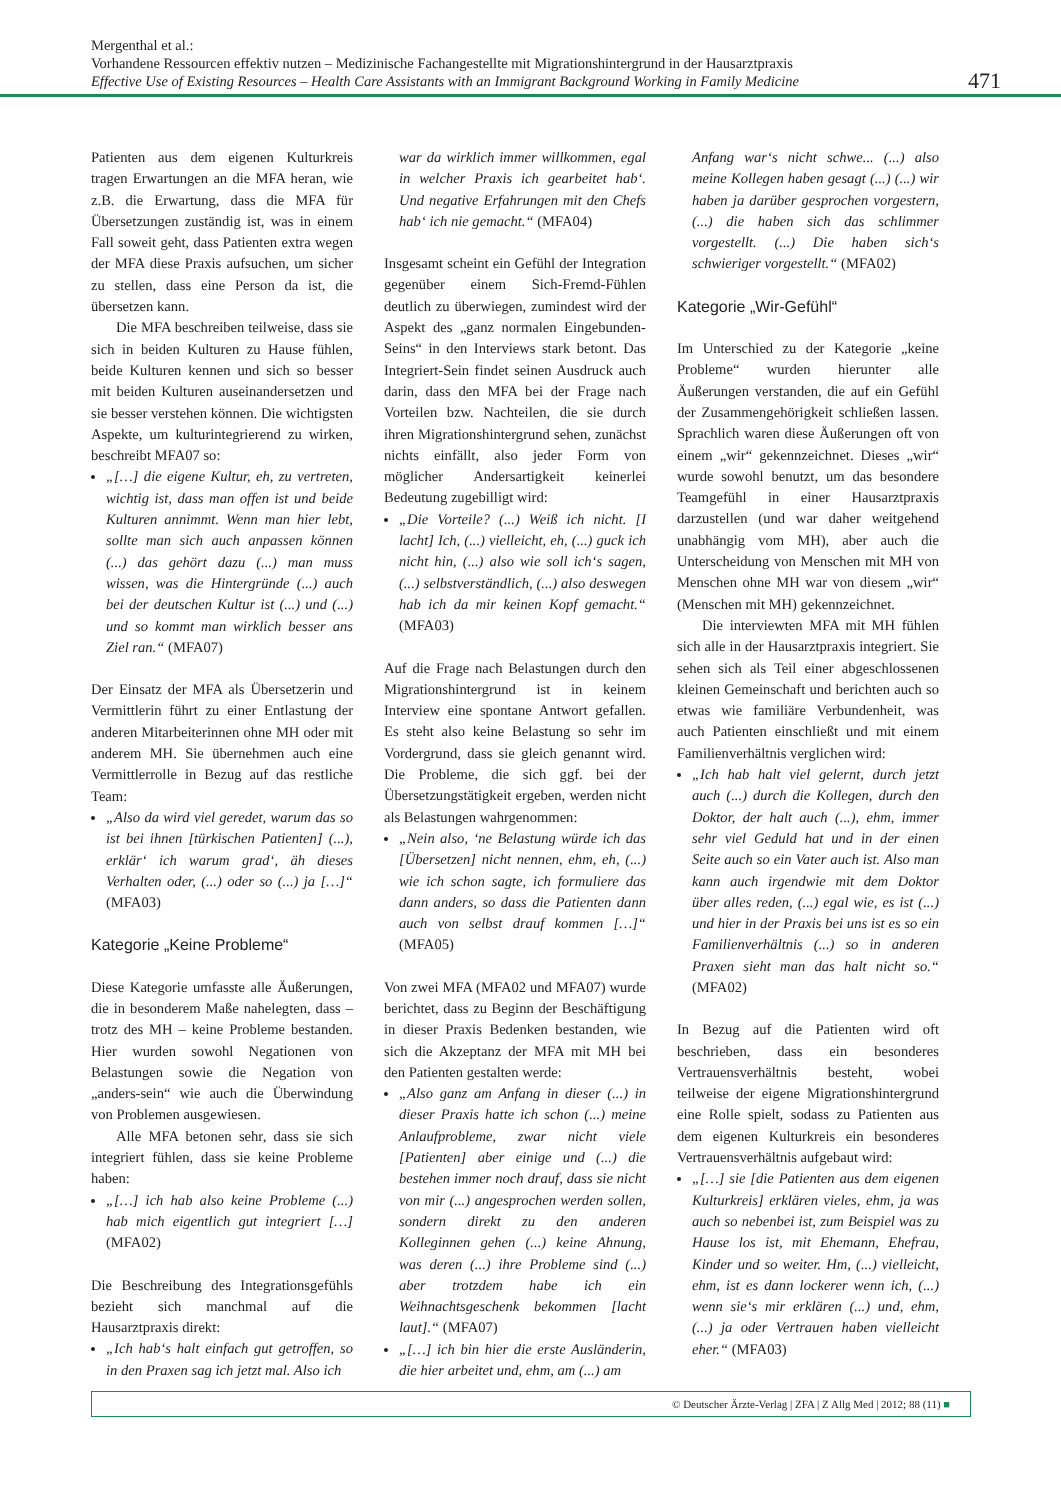Mergenthal et al.:
Vorhandene Ressourcen effektiv nutzen – Medizinische Fachangestellte mit Migrationshintergrund in der Hausarztpraxis
Effective Use of Existing Resources – Health Care Assistants with an Immigrant Background Working in Family Medicine
471
Patienten aus dem eigenen Kulturkreis tragen Erwartungen an die MFA heran, wie z.B. die Erwartung, dass die MFA für Übersetzungen zuständig ist, was in einem Fall soweit geht, dass Patienten extra wegen der MFA diese Praxis aufsuchen, um sicher zu stellen, dass eine Person da ist, die übersetzen kann.
Die MFA beschreiben teilweise, dass sie sich in beiden Kulturen zu Hause fühlen, beide Kulturen kennen und sich so besser mit beiden Kulturen auseinandersetzen und sie besser verstehen können. Die wichtigsten Aspekte, um kulturintegrierend zu wirken, beschreibt MFA07 so:
„[…] die eigene Kultur, eh, zu vertreten, wichtig ist, dass man offen ist und beide Kulturen annimmt. Wenn man hier lebt, sollte man sich auch anpassen können (...) das gehört dazu (...) man muss wissen, was die Hintergründe (...) auch bei der deutschen Kultur ist (...) und (...) und so kommt man wirklich besser ans Ziel ran.“ (MFA07)
Der Einsatz der MFA als Übersetzerin und Vermittlerin führt zu einer Entlastung der anderen Mitarbeiterinnen ohne MH oder mit anderem MH. Sie übernehmen auch eine Vermittlerrolle in Bezug auf das restliche Team:
„Also da wird viel geredet, warum das so ist bei ihnen [türkischen Patienten] (...), erklär‘ ich warum grad‘, äh dieses Verhalten oder, (...) oder so (...) ja […]“ (MFA03)
Kategorie „Keine Probleme“
Diese Kategorie umfasste alle Äußerungen, die in besonderem Maße nahelegten, dass – trotz des MH – keine Probleme bestanden. Hier wurden sowohl Negationen von Belastungen sowie die Negation von „anders-sein“ wie auch die Überwindung von Problemen ausgewiesen.
Alle MFA betonen sehr, dass sie sich integriert fühlen, dass sie keine Probleme haben:
„[…] ich hab also keine Probleme (...) hab mich eigentlich gut integriert […] (MFA02)
Die Beschreibung des Integrationsgefühls bezieht sich manchmal auf die Hausarztpraxis direkt:
„Ich hab‘s halt einfach gut getroffen, so in den Praxen sag ich jetzt mal. Also ich
war da wirklich immer willkommen, egal in welcher Praxis ich gearbeitet hab‘. Und negative Erfahrungen mit den Chefs hab‘ ich nie gemacht.“ (MFA04)
Insgesamt scheint ein Gefühl der Integration gegenüber einem Sich-Fremd-Fühlen deutlich zu überwiegen, zumindest wird der Aspekt des „ganz normalen Eingebunden-Seins“ in den Interviews stark betont. Das Integriert-Sein findet seinen Ausdruck auch darin, dass den MFA bei der Frage nach Vorteilen bzw. Nachteilen, die sie durch ihren Migrationshintergrund sehen, zunächst nichts einfällt, also jeder Form von möglicher Andersartigkeit keinerlei Bedeutung zugebilligt wird:
„Die Vorteile? (...) Weiß ich nicht. [I lacht] Ich, (...) vielleicht, eh, (...) guck ich nicht hin, (...) also wie soll ich‘s sagen, (...) selbstverständlich, (...) also deswegen hab ich da mir keinen Kopf gemacht.“ (MFA03)
Auf die Frage nach Belastungen durch den Migrationshintergrund ist in keinem Interview eine spontane Antwort gefallen. Es steht also keine Belastung so sehr im Vordergrund, dass sie gleich genannt wird. Die Probleme, die sich ggf. bei der Übersetzungstätigkeit ergeben, werden nicht als Belastungen wahrgenommen:
„Nein also, ‘ne Belastung würde ich das [Übersetzen] nicht nennen, ehm, eh, (...) wie ich schon sagte, ich formuliere das dann anders, so dass die Patienten dann auch von selbst drauf kommen […]“ (MFA05)
Von zwei MFA (MFA02 und MFA07) wurde berichtet, dass zu Beginn der Beschäftigung in dieser Praxis Bedenken bestanden, wie sich die Akzeptanz der MFA mit MH bei den Patienten gestalten werde:
„Also ganz am Anfang in dieser (...) in dieser Praxis hatte ich schon (...) meine Anlaufprobleme, zwar nicht viele [Patienten] aber einige und (...) die bestehen immer noch drauf, dass sie nicht von mir (...) angesprochen werden sollen, sondern direkt zu den anderen Kolleginnen gehen (...) keine Ahnung, was deren (...) ihre Probleme sind (...) aber trotzdem habe ich ein Weihnachtsgeschenk bekommen [lacht laut].“ (MFA07)
„[…] ich bin hier die erste Ausländerin, die hier arbeitet und, ehm, am (...) am
Anfang war‘s nicht schwe... (...) also meine Kollegen haben gesagt (...) (...) wir haben ja darüber gesprochen vorgestern, (...) die haben sich das schlimmer vorgestellt. (...) Die haben sich‘s schwieriger vorgestellt.“ (MFA02)
Kategorie „Wir-Gefühl“
Im Unterschied zu der Kategorie „keine Probleme“ wurden hierunter alle Äußerungen verstanden, die auf ein Gefühl der Zusammengehörigkeit schließen lassen. Sprachlich waren diese Äußerungen oft von einem „wir“ gekennzeichnet. Dieses „wir“ wurde sowohl benutzt, um das besondere Teamgefühl in einer Hausarztpraxis darzustellen (und war daher weitgehend unabhängig vom MH), aber auch die Unterscheidung von Menschen mit MH von Menschen ohne MH war von diesem „wir“ (Menschen mit MH) gekennzeichnet.
Die interviewten MFA mit MH fühlen sich alle in der Hausarztpraxis integriert. Sie sehen sich als Teil einer abgeschlossenen kleinen Gemeinschaft und berichten auch so etwas wie familiäre Verbundenheit, was auch Patienten einschließt und mit einem Familienverhältnis verglichen wird:
„Ich hab halt viel gelernt, durch jetzt auch (...) durch die Kollegen, durch den Doktor, der halt auch (...), ehm, immer sehr viel Geduld hat und in der einen Seite auch so ein Vater auch ist. Also man kann auch irgendwie mit dem Doktor über alles reden, (...) egal wie, es ist (...) und hier in der Praxis bei uns ist es so ein Familienverhältnis (...) so in anderen Praxen sieht man das halt nicht so.“ (MFA02)
In Bezug auf die Patienten wird oft beschrieben, dass ein besonderes Vertrauensverhältnis besteht, wobei teilweise der eigene Migrationshintergrund eine Rolle spielt, sodass zu Patienten aus dem eigenen Kulturkreis ein besonderes Vertrauensverhältnis aufgebaut wird:
„[…] sie [die Patienten aus dem eigenen Kulturkreis] erklären vieles, ehm, ja was auch so nebenbei ist, zum Beispiel was zu Hause los ist, mit Ehemann, Ehefrau, Kinder und so weiter. Hm, (...) vielleicht, ehm, ist es dann lockerer wenn ich, (...) wenn sie‘s mir erklären (...) und, ehm, (...) ja oder Vertrauen haben vielleicht eher.“ (MFA03)
© Deutscher Ärzte-Verlag | ZFA | Z Allg Med | 2012; 88 (11) ■